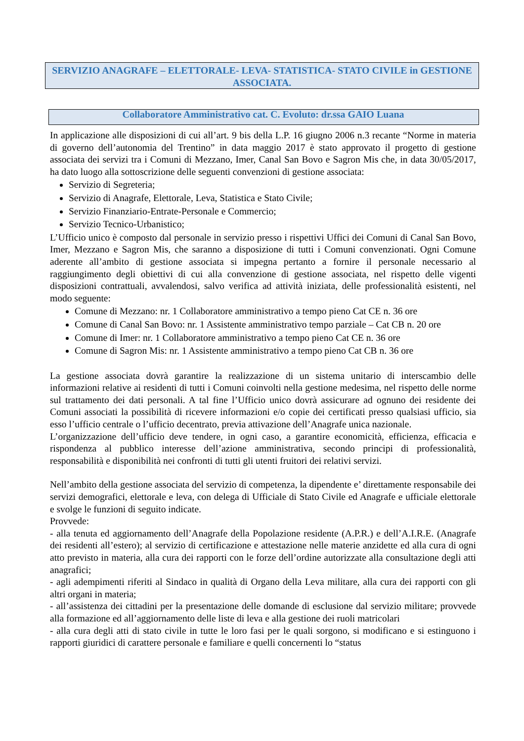SERVIZIO ANAGRAFE – ELETTORALE- LEVA- STATISTICA- STATO CIVILE in GESTIONE ASSOCIATA.
Collaboratore Amministrativo cat. C. Evoluto: dr.ssa GAIO Luana
In applicazione alle disposizioni di cui all’art. 9 bis della L.P. 16 giugno 2006 n.3 recante “Norme in materia di governo dell’autonomia del Trentino” in data maggio 2017 è stato approvato il progetto di gestione associata dei servizi tra i Comuni di Mezzano, Imer, Canal San Bovo e Sagron Mis che, in data 30/05/2017, ha dato luogo alla sottoscrizione delle seguenti convenzioni di gestione associata:
Servizio di Segreteria;
Servizio di Anagrafe, Elettorale, Leva, Statistica e Stato Civile;
Servizio Finanziario-Entrate-Personale e Commercio;
Servizio Tecnico-Urbanistico;
L’Ufficio unico è composto dal personale in servizio presso i rispettivi Uffici dei Comuni di Canal San Bovo, Imer, Mezzano e Sagron Mis, che saranno a disposizione di tutti i Comuni convenzionati. Ogni Comune aderente all’ambito di gestione associata si impegna pertanto a fornire il personale necessario al raggiungimento degli obiettivi di cui alla convenzione di gestione associata, nel rispetto delle vigenti disposizioni contrattuali, avvalendosi, salvo verifica ad attività iniziata, delle professionalità esistenti, nel modo seguente:
Comune di Mezzano: nr. 1 Collaboratore amministrativo a tempo pieno Cat CE n. 36 ore
Comune di Canal San Bovo: nr. 1 Assistente amministrativo tempo parziale – Cat CB n. 20 ore
Comune di Imer: nr. 1 Collaboratore amministrativo a tempo pieno Cat CE n. 36 ore
Comune di Sagron Mis: nr. 1 Assistente amministrativo a tempo pieno Cat CB n. 36 ore
La gestione associata dovrà garantire la realizzazione di un sistema unitario di interscambio delle informazioni relative ai residenti di tutti i Comuni coinvolti nella gestione medesima, nel rispetto delle norme sul trattamento dei dati personali. A tal fine l’Ufficio unico dovrà assicurare ad ognuno dei residente dei Comuni associati la possibilità di ricevere informazioni e/o copie dei certificati presso qualsiasi ufficio, sia esso l’ufficio centrale o l’ufficio decentrato, previa attivazione dell’Anagrafe unica nazionale.
L’organizzazione dell’ufficio deve tendere, in ogni caso, a garantire economicità, efficienza, efficacia e rispondenza al pubblico interesse dell’azione amministrativa, secondo principi di professionalità, responsabilità e disponibilità nei confronti di tutti gli utenti fruitori dei relativi servizi.
Nell’ambito della gestione associata del servizio di competenza, la dipendente e’ direttamente responsabile dei servizi demografici, elettorale e leva, con delega di Ufficiale di Stato Civile ed Anagrafe e ufficiale elettorale e svolge le funzioni di seguito indicate.
Provvede:
- alla tenuta ed aggiornamento dell’Anagrafe della Popolazione residente (A.P.R.) e dell’A.I.R.E. (Anagrafe dei residenti all’estero); al servizio di certificazione e attestazione nelle materie anzidette ed alla cura di ogni atto previsto in materia, alla cura dei rapporti con le forze dell’ordine autorizzate alla consultazione degli atti anagrafici;
- agli adempimenti riferiti al Sindaco in qualità di Organo della Leva militare, alla cura dei rapporti con gli altri organi in materia;
- all’assistenza dei cittadini per la presentazione delle domande di esclusione dal servizio militare; provvede alla formazione ed all’aggiornamento delle liste di leva e alla gestione dei ruoli matricolari
- alla cura degli atti di stato civile in tutte le loro fasi per le quali sorgono, si modificano e si estinguono i rapporti giuridici di carattere personale e familiare e quelli concernenti lo “status